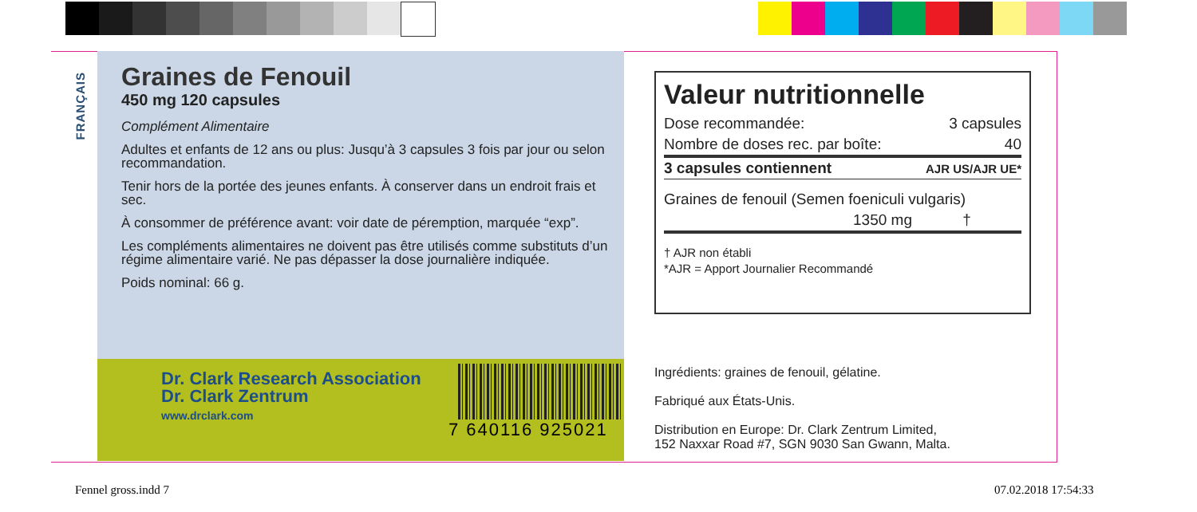Dr. Clark Research Association
Dr. Clark Zentrum
www.drclark.com
7 640116 925021
FRANÇAIS
Graines de Fenouil
450 mg 120 capsules
Complément Alimentaire
Adultes et enfants de 12 ans ou plus: Jusqu’à 3 capsules 3 fois par jour ou selon recommandation.
Tenir hors de la portée des jeunes enfants. À conserver dans un endroit frais et sec.
À consommer de préférence avant: voir date de péremption, marquée “exp”.
Les compléments alimentaires ne doivent pas être utilisés comme substituts d’un régime alimentaire varié. Ne pas dépasser la dose journalière indiquée.
Poids nominal: 66 g.
Valeur nutritionnelle
| Dose recommandée: | 3 capsules |
| Nombre de doses rec. par boîte: | 40 |
| 3 capsules contiennent | AJR US/AJR UE* |
| Graines de fenouil (Semen foeniculi vulgaris) | |
| 1350 mg | † |
† AJR non établi
*AJR = Apport Journalier Recommandé
Ingrédients: graines de fenouil, gélatine.
Fabriqué aux États-Unis.
Distribution en Europe: Dr. Clark Zentrum Limited,
152 Naxxar Road #7, SGN 9030 San Gwann, Malta.
Fennel gross.indd 7 07.02.2018 17:54:33